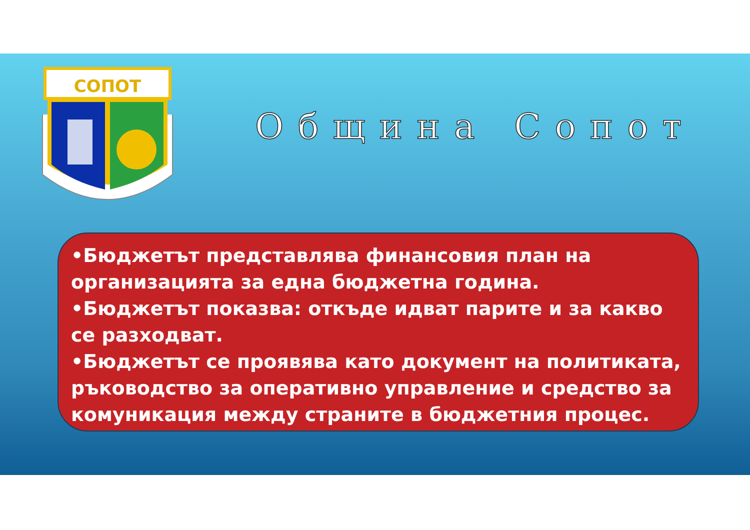СОПОТ
Община Сопот
•Бюджетът представлява финансовия план на организацията за една бюджетна година.
•Бюджетът показва: откъде идват парите и за какво се разходват.
•Бюджетът се проявява като документ на политиката, ръководство за оперативно управление и средство за комуникация между страните в бюджетния процес.